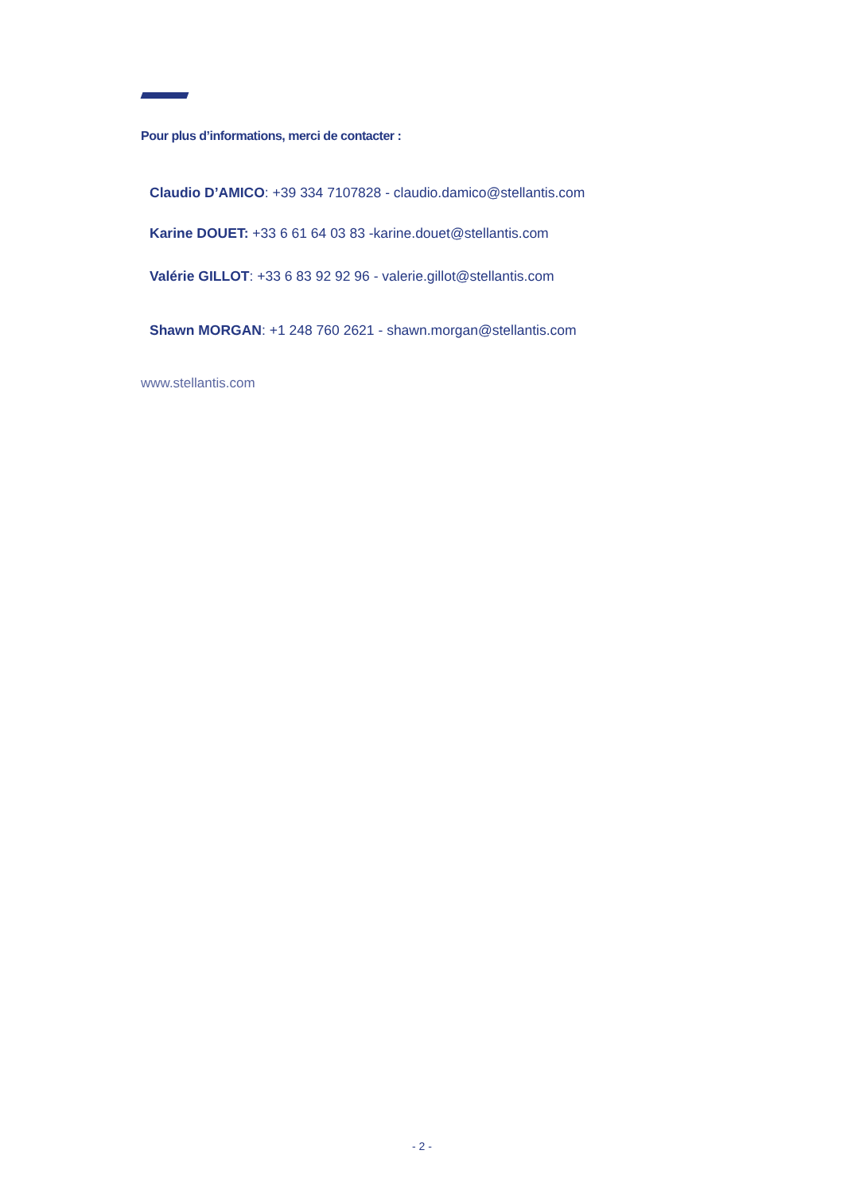Pour plus d’informations, merci de contacter :
Claudio D’AMICO: +39 334 7107828 - claudio.damico@stellantis.com
Karine DOUET: +33 6 61 64 03 83 -karine.douet@stellantis.com
Valérie GILLOT: +33 6 83 92 92 96 - valerie.gillot@stellantis.com
Shawn MORGAN: +1 248 760 2621 - shawn.morgan@stellantis.com
www.stellantis.com
- 2 -